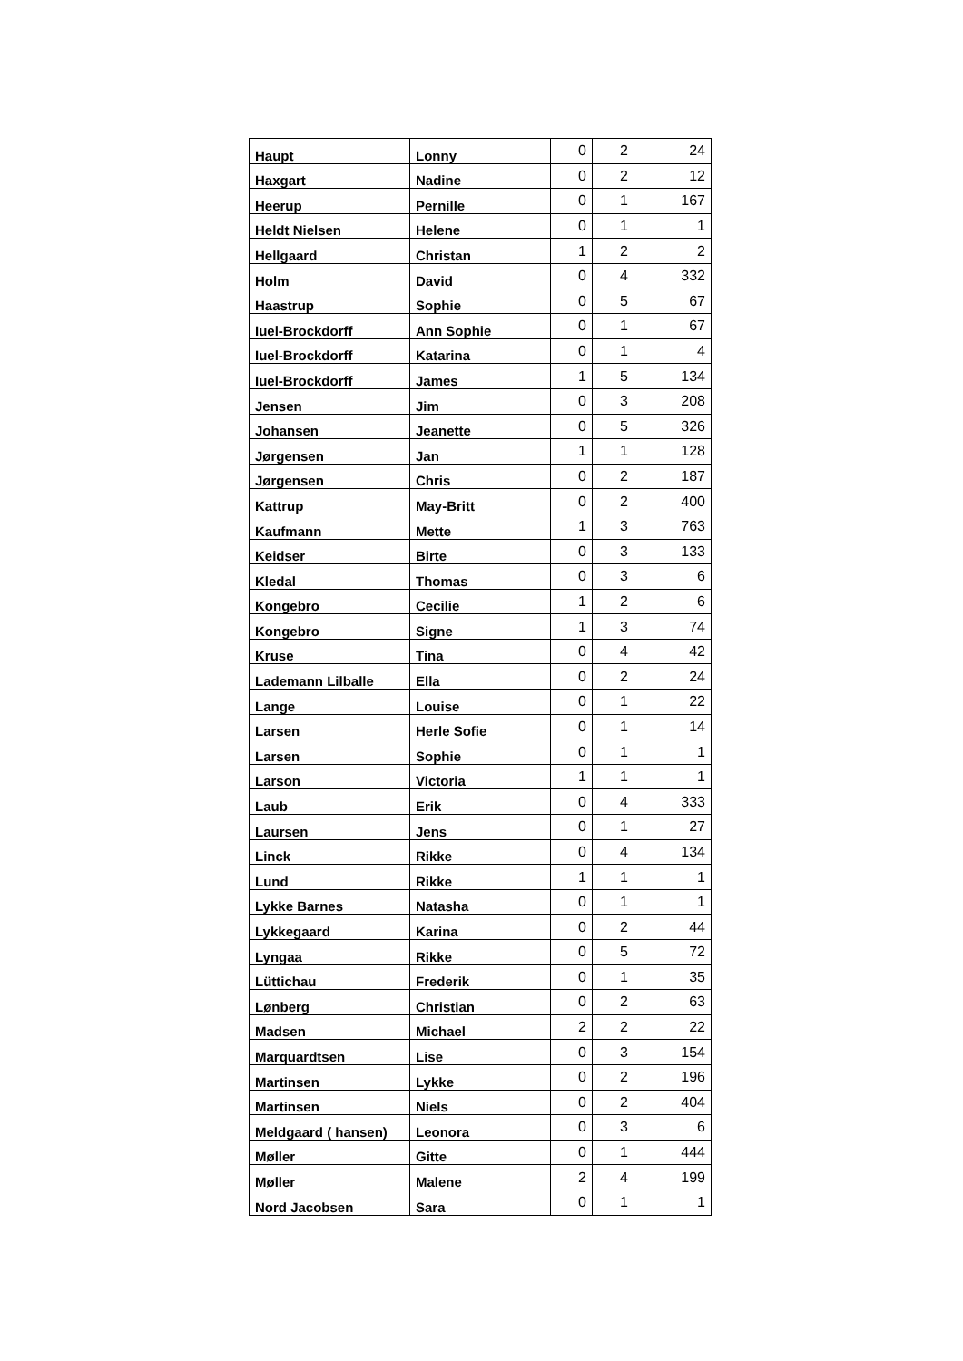| Haupt | Lonny | 0 | 2 | 24 |
| Haxgart | Nadine | 0 | 2 | 12 |
| Heerup | Pernille | 0 | 1 | 167 |
| Heldt Nielsen | Helene | 0 | 1 | 1 |
| Hellgaard | Christan | 1 | 2 | 2 |
| Holm | David | 0 | 4 | 332 |
| Haastrup | Sophie | 0 | 5 | 67 |
| Iuel-Brockdorff | Ann Sophie | 0 | 1 | 67 |
| Iuel-Brockdorff | Katarina | 0 | 1 | 4 |
| Iuel-Brockdorff | James | 1 | 5 | 134 |
| Jensen | Jim | 0 | 3 | 208 |
| Johansen | Jeanette | 0 | 5 | 326 |
| Jørgensen | Jan | 1 | 1 | 128 |
| Jørgensen | Chris | 0 | 2 | 187 |
| Kattrup | May-Britt | 0 | 2 | 400 |
| Kaufmann | Mette | 1 | 3 | 763 |
| Keidser | Birte | 0 | 3 | 133 |
| Kledal | Thomas | 0 | 3 | 6 |
| Kongebro | Cecilie | 1 | 2 | 6 |
| Kongebro | Signe | 1 | 3 | 74 |
| Kruse | Tina | 0 | 4 | 42 |
| Lademann Lilballe | Ella | 0 | 2 | 24 |
| Lange | Louise | 0 | 1 | 22 |
| Larsen | Herle Sofie | 0 | 1 | 14 |
| Larsen | Sophie | 0 | 1 | 1 |
| Larson | Victoria | 1 | 1 | 1 |
| Laub | Erik | 0 | 4 | 333 |
| Laursen | Jens | 0 | 1 | 27 |
| Linck | Rikke | 0 | 4 | 134 |
| Lund | Rikke | 1 | 1 | 1 |
| Lykke Barnes | Natasha | 0 | 1 | 1 |
| Lykkegaard | Karina | 0 | 2 | 44 |
| Lyngaa | Rikke | 0 | 5 | 72 |
| Lüttichau | Frederik | 0 | 1 | 35 |
| Lønberg | Christian | 0 | 2 | 63 |
| Madsen | Michael | 2 | 2 | 22 |
| Marquardtsen | Lise | 0 | 3 | 154 |
| Martinsen | Lykke | 0 | 2 | 196 |
| Martinsen | Niels | 0 | 2 | 404 |
| Meldgaard ( hansen) | Leonora | 0 | 3 | 6 |
| Møller | Gitte | 0 | 1 | 444 |
| Møller | Malene | 2 | 4 | 199 |
| Nord Jacobsen | Sara | 0 | 1 | 1 |